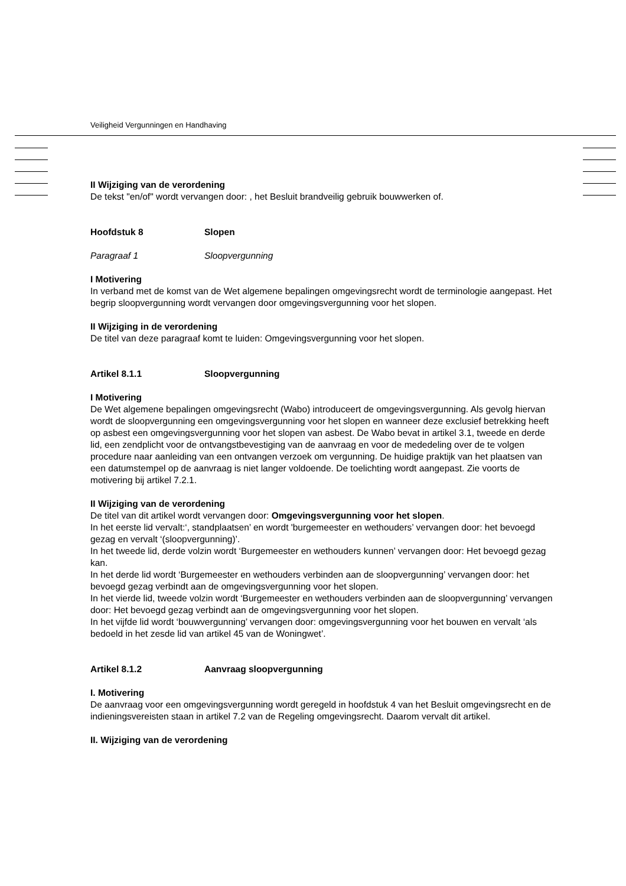Veiligheid Vergunningen en Handhaving
II Wijziging van de verordening
De tekst "en/of" wordt vervangen door: , het Besluit brandveilig gebruik bouwwerken of.
Hoofdstuk 8 Slopen
Paragraaf 1 Sloopvergunning
I Motivering
In verband met de komst van de Wet algemene bepalingen omgevingsrecht wordt de terminologie aangepast. Het begrip sloopvergunning wordt vervangen door omgevingsvergunning voor het slopen.
II Wijziging in de verordening
De titel van deze paragraaf komt te luiden: Omgevingsvergunning voor het slopen.
Artikel 8.1.1 Sloopvergunning
I Motivering
De Wet algemene bepalingen omgevingsrecht (Wabo) introduceert de omgevingsvergunning. Als gevolg hiervan wordt de sloopvergunning een omgevingsvergunning voor het slopen en wanneer deze exclusief betrekking heeft op asbest een omgevingsvergunning voor het slopen van asbest. De Wabo bevat in artikel 3.1, tweede en derde lid, een zendplicht voor de ontvangstbevestiging van de aanvraag en voor de mededeling over de te volgen procedure naar aanleiding van een ontvangen verzoek om vergunning. De huidige praktijk van het plaatsen van een datumstempel op de aanvraag is niet langer voldoende. De toelichting wordt aangepast. Zie voorts de motivering bij artikel 7.2.1.
II Wijziging van de verordening
De titel van dit artikel wordt vervangen door: Omgevingsvergunning voor het slopen.
In het eerste lid vervalt:‘, standplaatsen’ en wordt 'burgemeester en wethouders’ vervangen door: het bevoegd gezag en vervalt ‘(sloopvergunning)’.
In het tweede lid, derde volzin wordt ‘Burgemeester en wethouders kunnen’ vervangen door: Het bevoegd gezag kan.
In het derde lid wordt ‘Burgemeester en wethouders verbinden aan de sloopvergunning’ vervangen door: het bevoegd gezag verbindt aan de omgevingsvergunning voor het slopen.
In het vierde lid, tweede volzin wordt ‘Burgemeester en wethouders verbinden aan de sloopvergunning’ vervangen door: Het bevoegd gezag verbindt aan de omgevingsvergunning voor het slopen.
In het vijfde lid wordt ‘bouwvergunning’ vervangen door: omgevingsvergunning voor het bouwen en vervalt ‘als bedoeld in het zesde lid van artikel 45 van de Woningwet’.
Artikel 8.1.2 Aanvraag sloopvergunning
I. Motivering
De aanvraag voor een omgevingsvergunning wordt geregeld in hoofdstuk 4 van het Besluit omgevingsrecht en de indieningsvereisten staan in artikel 7.2 van de Regeling omgevingsrecht. Daarom vervalt dit artikel.
II. Wijziging van de verordening